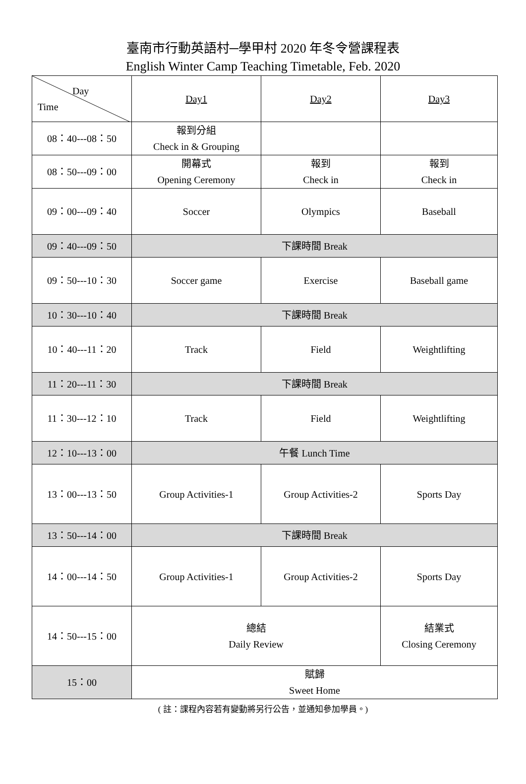臺南市行動英語村─學甲村 2020 年冬令營課程表
English Winter Camp Teaching Timetable, Feb. 2020
| Day Time | Day1 | Day2 | Day3 |
| --- | --- | --- | --- |
| 08：40---08：50 | 報到分組 Check in & Grouping | | |
| 08：50---09：00 | 開幕式 Opening Ceremony | 報到 Check in | 報到 Check in |
| 09：00---09：40 | Soccer | Olympics | Baseball |
| 09：40---09：50 | 下課時間 Break | | |
| 09：50---10：30 | Soccer game | Exercise | Baseball game |
| 10：30---10：40 | 下課時間 Break | | |
| 10：40---11：20 | Track | Field | Weightlifting |
| 11：20---11：30 | 下課時間 Break | | |
| 11：30---12：10 | Track | Field | Weightlifting |
| 12：10---13：00 | 午餐 Lunch Time | | |
| 13：00---13：50 | Group Activities-1 | Group Activities-2 | Sports Day |
| 13：50---14：00 | 下課時間 Break | | |
| 14：00---14：50 | Group Activities-1 | Group Activities-2 | Sports Day |
| 14：50---15：00 | 總結 Daily Review | | 結業式 Closing Ceremony |
| 15：00 | 賦歸 Sweet Home | | |
( 註：課程內容若有變動將另行公告，並通知參加學員。)